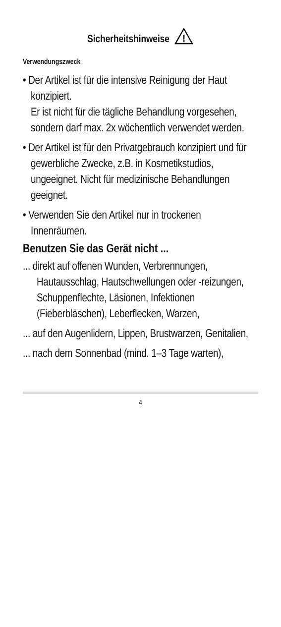Sicherheitshinweise
!
Verwendungszweck
• Der Artikel ist für die intensive Reinigung der Haut konzipiert.
Er ist nicht für die tägliche Behandlung vorgesehen, sondern darf max. 2x wöchentlich verwendet werden.
• Der Artikel ist für den Privatgebrauch konzipiert und für gewerbliche Zwecke, z.B. in Kosmetikstudios, ungeeignet. Nicht für medizinische Behandlungen geeignet.
• Verwenden Sie den Artikel nur in trockenen Innenräumen.
Benutzen Sie das Gerät nicht ...
... direkt auf offenen Wunden, Verbrennungen, Hautausschlag, Hautschwellungen oder -reizungen, Schuppenflechte, Läsionen, Infektionen (Fieberbläschen), Leberflecken, Warzen,
... auf den Augenlidern, Lippen, Brustwarzen, Genitalien,
... nach dem Sonnenbad (mind. 1–3 Tage warten),
4